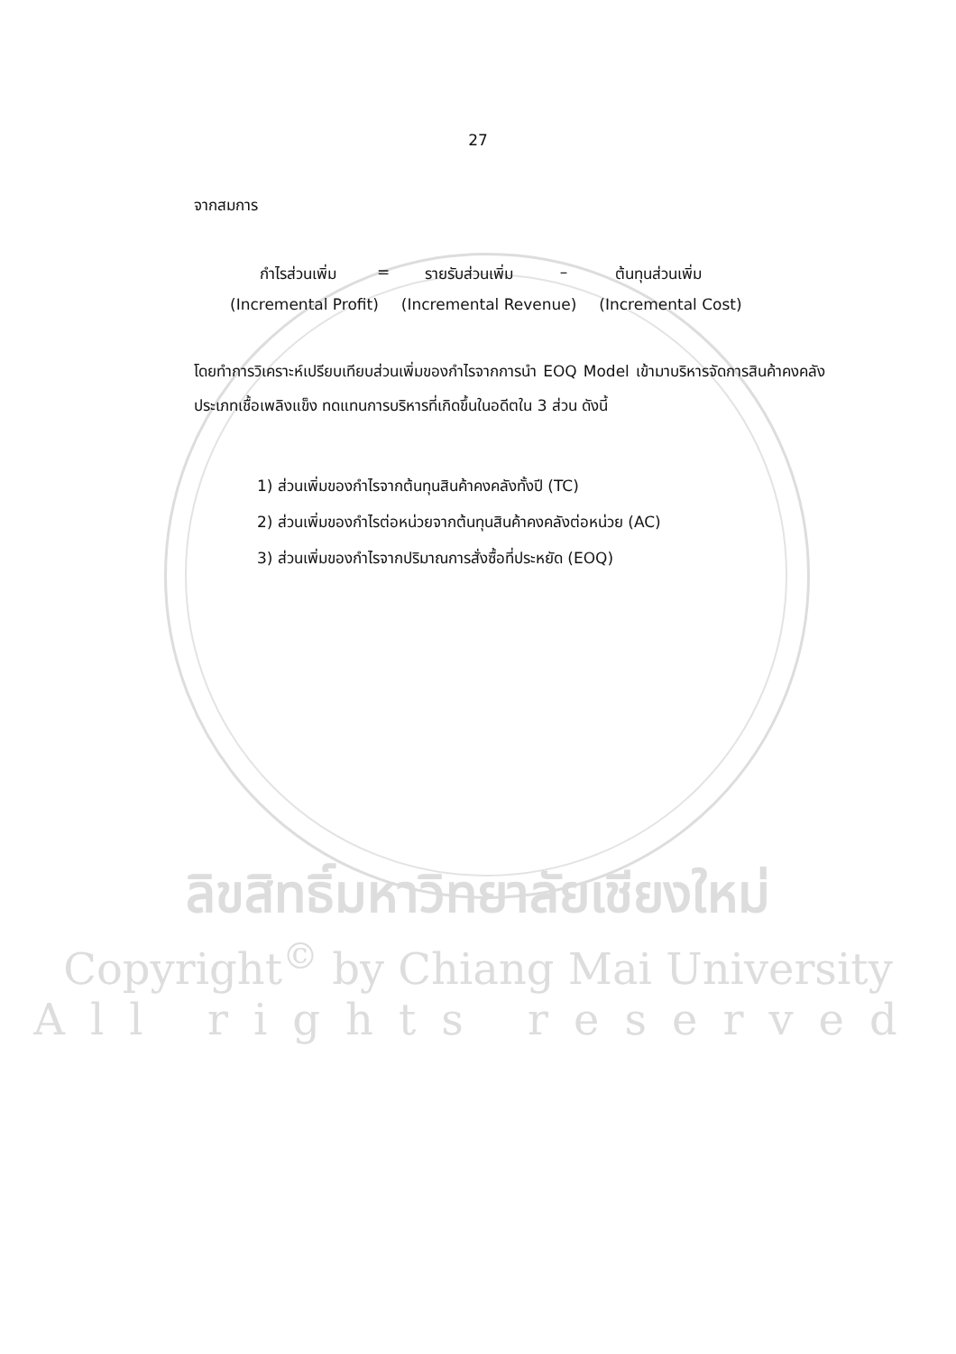27
จากสมการ
กำไรส่วนเพิ่ม = รายรับส่วนเพิ่ม
– ต้นทุนส่วนเพิ่ม
(Incremental Profit) (Incremental Revenue) (Incremental Cost)
โดยทำการวิเคราะห์เปรียบเทียบส่วนเพิ่มของกำไรจากการนำ EOQ Model เข้ามาบริหารจัดการสินค้าคงคลังประเภทเชื้อเพลิงแข็ง ทดแทนการบริหารที่เกิดขึ้นในอดีตใน 3 ส่วน ดังนี้
1) ส่วนเพิ่มของกำไรจากต้นทุนสินค้าคงคลังทั้งปี (TC)
2) ส่วนเพิ่มของกำไรต่อหน่วยจากต้นทุนสินค้าคงคลังต่อหน่วย (AC)
3) ส่วนเพิ่มของกำไรจากปริมาณการสั่งซื้อที่ประหยัด (EOQ)
ลิขสิทธิ์มหาวิทยาลัยเชียงใหม่
Copyright<sup>©</sup> by Chiang Mai University
All rights reserved